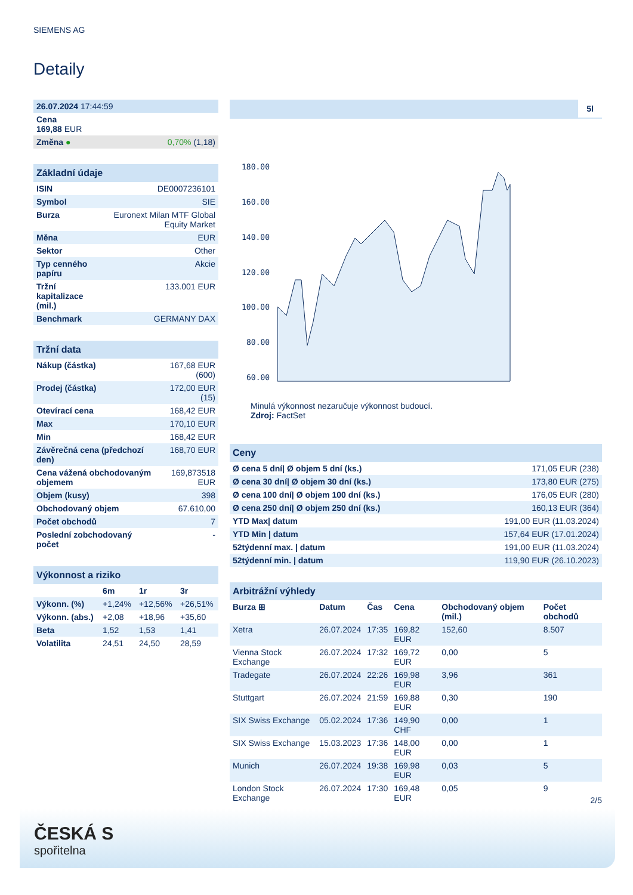SIEMENS AG
Detaily
| 26.07.2024 17:44:59 | |
| Cena 169,88 EUR | |
| Změna ● | 0,70% (1,18) |
| Základní údaje | |
| ISIN | DE0007236101 |
| Symbol | SIE |
| Burza | Euronext Milan MTF Global Equity Market |
| Měna | EUR |
| Sektor | Other |
| Typ cenného papíru | Akcie |
| Tržní kapitalizace (mil.) | 133.001 EUR |
| Benchmark | GERMANY DAX |
| Tržní data | |
| Nákup (částka) | 167,68 EUR (600) |
| Prodej (částka) | 172,00 EUR (15) |
| Otevírací cena | 168,42 EUR |
| Max | 170,10 EUR |
| Min | 168,42 EUR |
| Závěrečná cena (předchozí den) | 168,70 EUR |
| Cena vážená obchodovaným objemem | 169,873518 EUR |
| Objem (kusy) | 398 |
| Obchodovaný objem | 67.610,00 |
| Počet obchodů | 7 |
| Poslední zobchodovaný počet | - |
| Výkonnost a riziko | | | |
| | 6m | 1r | 3r |
| Výkonn. (%) | +1,24% | +12,56% | +26,51% |
| Výkonn. (abs.) | +2,08 | +18,96 | +35,60 |
| Beta | 1,52 | 1,53 | 1,41 |
| Volatilita | 24,51 | 24,50 | 28,59 |
5l
180.00
160.00
140.00
120.00
100.00
80.00
60.00
Minulá výkonnost nezaručuje výkonnost budoucí.
Zdroj: FactSet
| Ceny | |
| Ø cena 5 dní/ Ø objem 5 dní (ks.) | 171,05 EUR (238) |
| Ø cena 30 dní/ Ø objem 30 dní (ks.) | 173,80 EUR (275) |
| Ø cena 100 dní/ Ø objem 100 dní (ks.) | 176,05 EUR (280) |
| Ø cena 250 dní/ Ø objem 250 dní (ks.) | 160,13 EUR (364) |
| YTD Max/ datum | 191,00 EUR (11.03.2024) |
| YTD Min / datum | 157,64 EUR (17.01.2024) |
| 52týdenní max. / datum | 191,00 EUR (11.03.2024) |
| 52týdenní min. / datum | 119,90 EUR (26.10.2023) |
| Arbitrážní výhledy | | | | | |
| Burza ⊞ | Datum | Čas | Cena | Obchodovaný objem (mil.) | Počet obchodů |
| Xetra | 26.07.2024 | 17:35 | 169,82 EUR | 152,60 | 8.507 |
| Vienna Stock Exchange | 26.07.2024 | 17:32 | 169,72 EUR | 0,00 | 5 |
| Tradegate | 26.07.2024 | 22:26 | 169,98 EUR | 3,96 | 361 |
| Stuttgart | 26.07.2024 | 21:59 | 169,88 EUR | 0,30 | 190 |
| SIX Swiss Exchange | 05.02.2024 | 17:36 | 149,90 CHF | 0,00 | 1 |
| SIX Swiss Exchange | 15.03.2023 | 17:36 | 148,00 EUR | 0,00 | 1 |
| Munich | 26.07.2024 | 19:38 | 169,98 EUR | 0,03 | 5 |
| London Stock Exchange | 26.07.2024 | 17:30 | 169,48 EUR | 0,05 | 9 |
2/5
ČESKÁ S
spořitelna